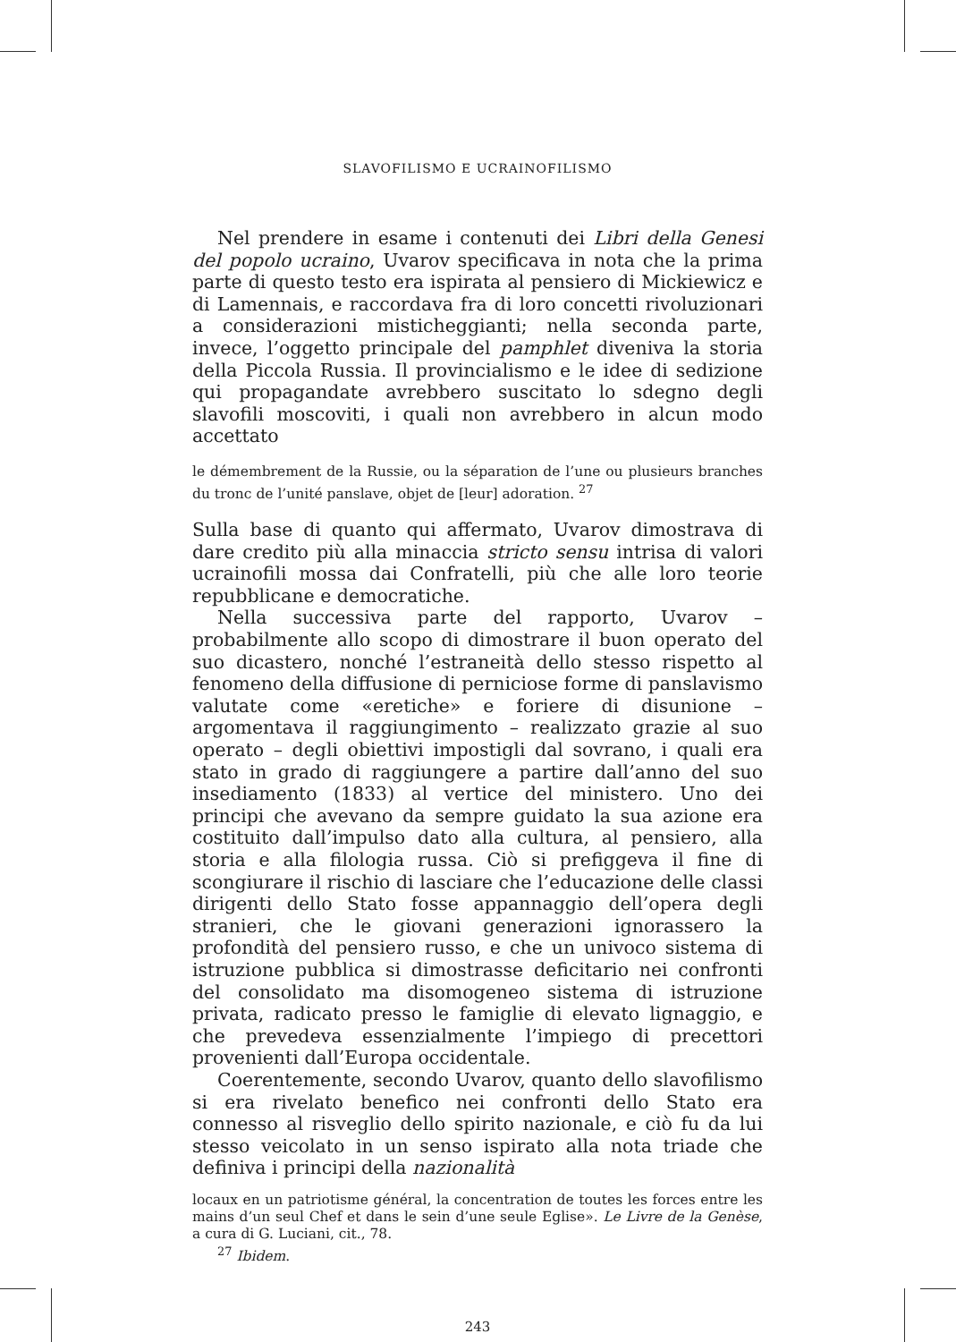SLAVOFILISMO E UCRAINOFILISMO
Nel prendere in esame i contenuti dei Libri della Genesi del popolo ucraino, Uvarov specificava in nota che la prima parte di questo testo era ispirata al pensiero di Mickiewicz e di Lamennais, e raccordava fra di loro concetti rivoluzionari a considerazioni misticheggianti; nella seconda parte, invece, l’oggetto principale del pamphlet diveniva la storia della Piccola Russia. Il provincialismo e le idee di sedizione qui propagandate avrebbero suscitato lo sdegno degli slavofili moscoviti, i quali non avrebbero in alcun modo accettato
le démembrement de la Russie, ou la séparation de l’une ou plusieurs branches du tronc de l’unité panslave, objet de [leur] adoration. <sup>27</sup>
Sulla base di quanto qui affermato, Uvarov dimostrava di dare credito più alla minaccia stricto sensu intrisa di valori ucrainofili mossa dai Confratelli, più che alle loro teorie repubblicane e democratiche.
Nella successiva parte del rapporto, Uvarov – probabilmente allo scopo di dimostrare il buon operato del suo dicastero, nonché l’estraneità dello stesso rispetto al fenomeno della diffusione di perniciose forme di panslavismo valutate come «eretiche» e foriere di disunione – argomentava il raggiungimento – realizzato grazie al suo operato – degli obiettivi impostigli dal sovrano, i quali era stato in grado di raggiungere a partire dall’anno del suo insediamento (1833) al vertice del ministero. Uno dei principi che avevano da sempre guidato la sua azione era costituito dall’impulso dato alla cultura, al pensiero, alla storia e alla filologia russa. Ciò si prefiggeva il fine di scongiurare il rischio di lasciare che l’educazione delle classi dirigenti dello Stato fosse appannaggio dell’opera degli stranieri, che le giovani generazioni ignorassero la profondità del pensiero russo, e che un univoco sistema di istruzione pubblica si dimostrasse deficitario nei confronti del consolidato ma disomogeneo sistema di istruzione privata, radicato presso le famiglie di elevato lignaggio, e che prevedeva essenzialmente l’impiego di precettori provenienti dall’Europa occidentale.
Coerentemente, secondo Uvarov, quanto dello slavofilismo si era rivelato benefico nei confronti dello Stato era connesso al risveglio dello spirito nazionale, e ciò fu da lui stesso veicolato in un senso ispirato alla nota triade che definiva i principi della nazionalità
locaux en un patriotisme général, la concentration de toutes les forces entre les mains d’un seul Chef et dans le sein d’une seule Eglise». Le Livre de la Genèse, a cura di G. Luciani, cit., 78.
<sup>27</sup> Ibidem.
243